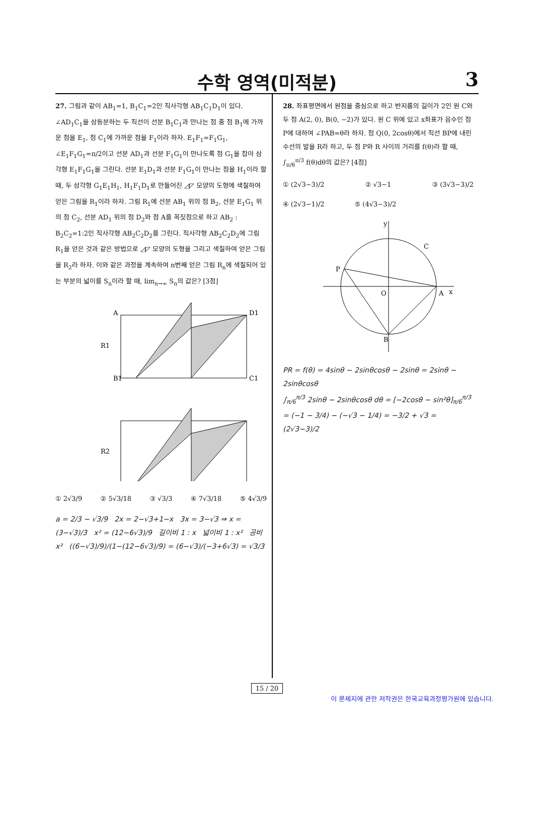수학 영역(미적분)
3
27. 그림과 같이 AB<sub>1</sub>=1, B<sub>1</sub>C<sub>1</sub>=2인 직사각형 AB<sub>1</sub>C<sub>1</sub>D<sub>1</sub>이 있다. ∠AD<sub>1</sub>C<sub>1</sub>을 삼등분하는 두 직선이 선분 B<sub>1</sub>C<sub>1</sub>과 만나는 점 중 점 B<sub>1</sub>에 가까운 점을 E<sub>1</sub>, 점 C<sub>1</sub>에 가까운 점을 F<sub>1</sub>이라 하자. E<sub>1</sub>F<sub>1</sub>=F<sub>1</sub>G<sub>1</sub>, ∠E<sub>1</sub>F<sub>1</sub>G<sub>1</sub>=π/2이고 선분 AD<sub>1</sub>과 선분 F<sub>1</sub>G<sub>1</sub>이 만나도록 점 G<sub>1</sub>을 잡아 삼각형 E<sub>1</sub>F<sub>1</sub>G<sub>1</sub>을 그린다. 선분 E<sub>1</sub>D<sub>1</sub>과 선분 F<sub>1</sub>G<sub>1</sub>이 만나는 점을 H<sub>1</sub>이라 할 때, 두 삼각형 G<sub>1</sub>E<sub>1</sub>H<sub>1</sub>, H<sub>1</sub>F<sub>1</sub>D<sub>1</sub>로 만들어진 ◿◸ 모양의 도형에 색칠하여 얻은 그림을 R<sub>1</sub>이라 하자. 그림 R<sub>1</sub>에 선분 AB<sub>1</sub> 위의 점 B<sub>2</sub>, 선분 E<sub>1</sub>G<sub>1</sub> 위의 점 C<sub>2</sub>, 선분 AD<sub>1</sub> 위의 점 D<sub>2</sub>와 점 A를 꼭짓점으로 하고 AB<sub>2</sub> : B<sub>2</sub>C<sub>2</sub>=1:2인 직사각형 AB<sub>2</sub>C<sub>2</sub>D<sub>2</sub>를 그린다. 직사각형 AB<sub>2</sub>C<sub>2</sub>D<sub>2</sub>에 그림 R<sub>1</sub>을 얻은 것과 같은 방법으로 ◿◸ 모양의 도형을 그리고 색칠하여 얻은 그림을 R<sub>2</sub>라 하자. 이와 같은 과정을 계속하여 n번째 얻은 그림 R<sub>n</sub>에 색칠되어 있는 부분의 넓이를 S<sub>n</sub>이라 할 때, lim<sub>n→∞</sub> S<sub>n</sub>의 값은? [3점]
A
D1
B1
C1
R1
R2
① 2√3/9 ② 5√3/18 ③ √3/3 ④ 7√3/18 ⑤ 4√3/9
a = 2/3 − √3/9 2x = 2−√3+1−x 3x = 3−√3 ⇒ x = (3−√3)/3 x² = (12−6√3)/9 길이비 1 : x 넓이비 1 : x² 공비 x² ((6−√3)/9)/(1−(12−6√3)/9) = (6−√3)/(−3+6√3) = √3/3
28. 좌표평면에서 원점을 중심으로 하고 반지름의 길이가 2인 원 C와 두 점 A(2, 0), B(0, −2)가 있다. 원 C 위에 있고 x좌표가 음수인 점 P에 대하여 ∠PAB=θ라 하자. 점 Q(0, 2cosθ)에서 직선 BP에 내린 수선의 발을 R라 하고, 두 점 P와 R 사이의 거리를 f(θ)라 할 때, ∫<sub>π/6</sub><sup>π/3</sup> f(θ)dθ의 값은? [4점]
① (2√3−3)/2 ② √3−1 ③ (3√3−3)/2
④ (2√3−1)/2 ⑤ (4√3−3)/2
y
x
O
A
B
P
C
PR = f(θ) = 4sinθ − 2sinθcosθ − 2sinθ = 2sinθ − 2sinθcosθ
∫<sub>π/6</sub><sup>π/3</sup> 2sinθ − 2sinθcosθ dθ = [−2cosθ − sin²θ]<sub>π/6</sub><sup>π/3</sup> = (−1 − 3/4) − (−√3 − 1/4) = −3/2 + √3 = (2√3−3)/2
15 / 20
이 문제지에 관한 저작권은 한국교육과정평가원에 있습니다.